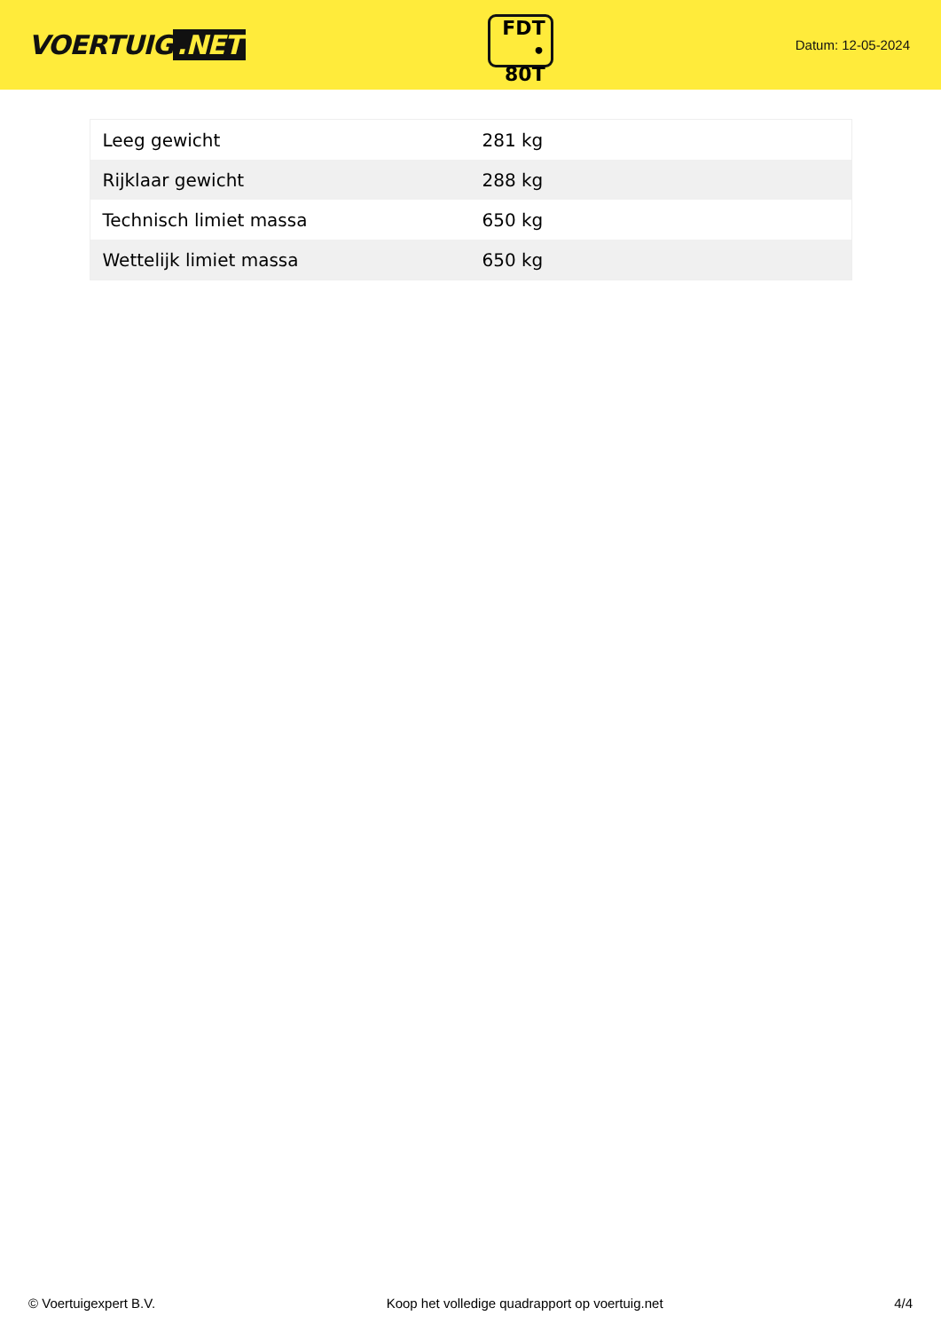VOERTUIG.NET
FDT
• 80T
Datum: 12-05-2024
| Leeg gewicht | 281 kg |
| Rijklaar gewicht | 288 kg |
| Technisch limiet massa | 650 kg |
| Wettelijk limiet massa | 650 kg |
© Voertuigexpert B.V. Koop het volledige quadrapport op voertuig.net 4/4